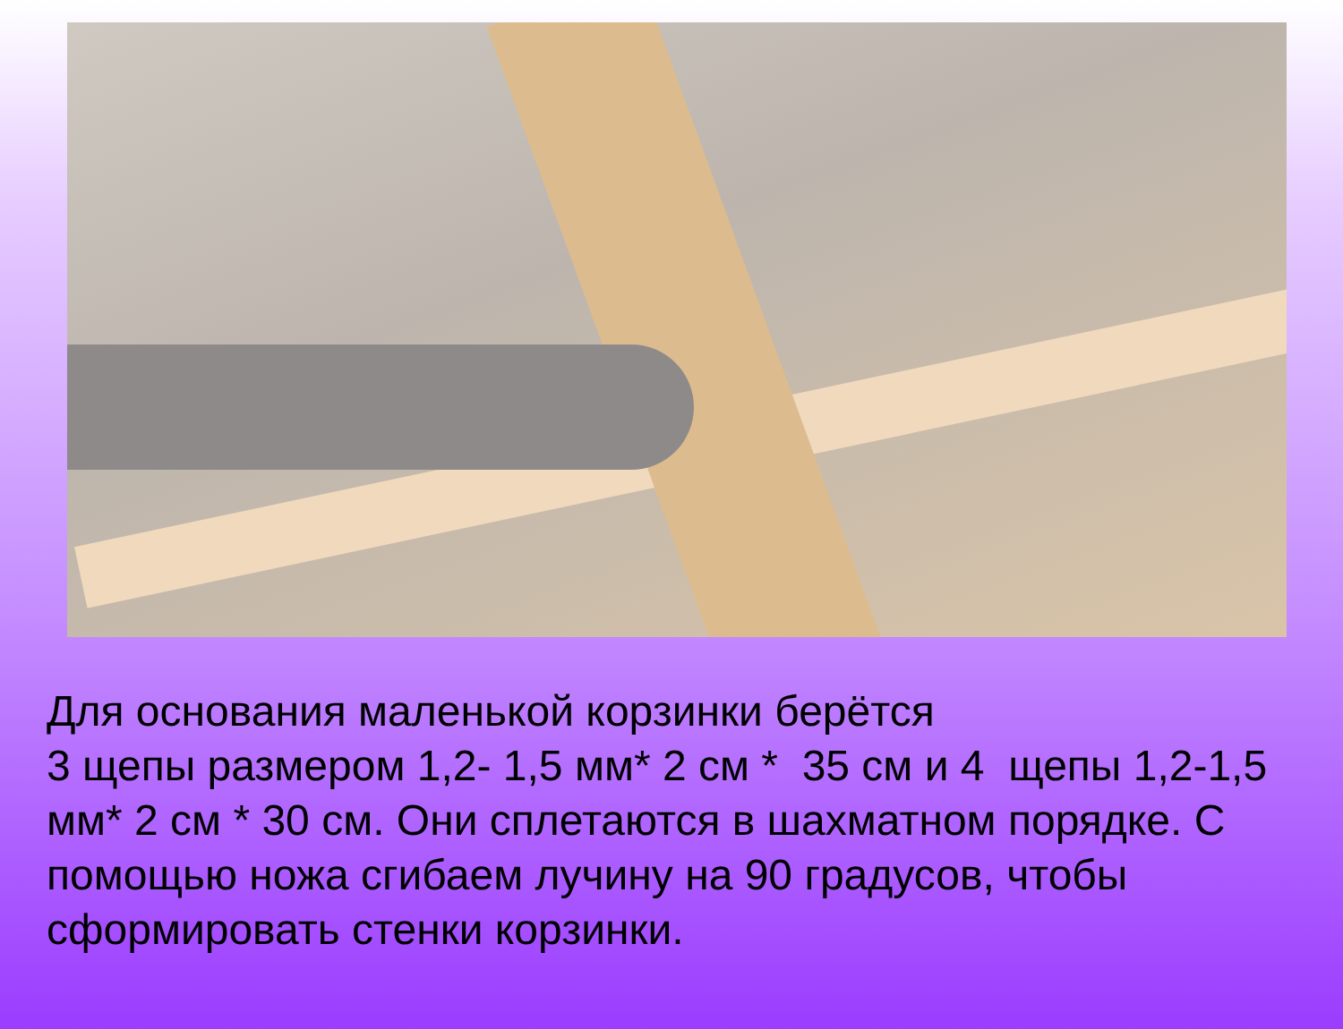Для основания маленькой корзинки берётся
3 щепы размером 1,2- 1,5 мм* 2 см * 35 см и 4 щепы 1,2-1,5 мм* 2 см * 30 см. Они сплетаются в шахматном порядке. С помощью ножа сгибаем лучину на 90 градусов, чтобы сформировать стенки корзинки.